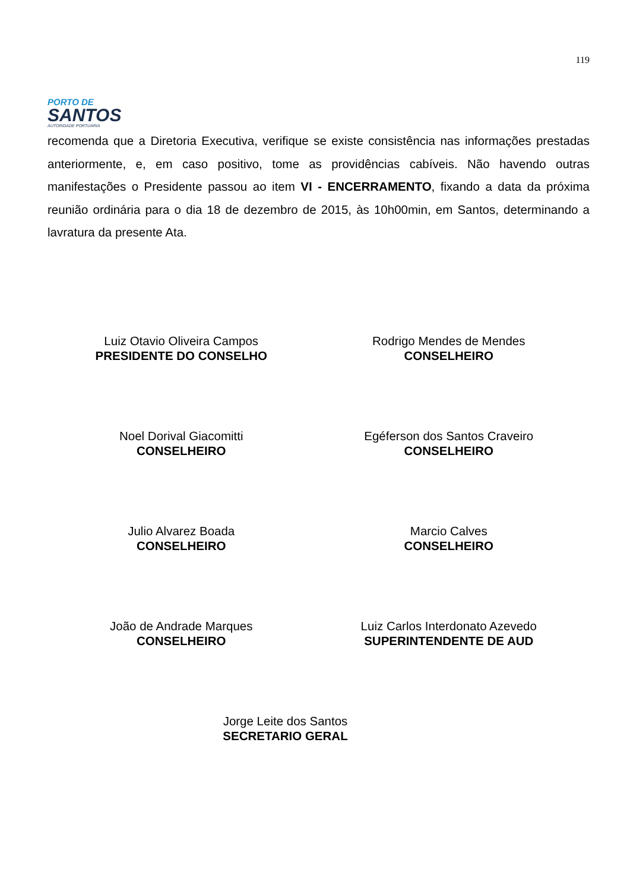PORTO DE
SANTOS
AUTORIDADE PORTUÁRIA
119
recomenda que a Diretoria Executiva, verifique se existe consistência nas informações prestadas anteriormente, e, em caso positivo, tome as providências cabíveis. Não havendo outras manifestações o Presidente passou ao item VI - ENCERRAMENTO, fixando a data da próxima reunião ordinária para o dia 18 de dezembro de 2015, às 10h00min, em Santos, determinando a lavratura da presente Ata.
Luiz Otavio Oliveira Campos
PRESIDENTE DO CONSELHO
Rodrigo Mendes de Mendes
CONSELHEIRO
Noel Dorival Giacomitti
CONSELHEIRO
Egéferson dos Santos Craveiro
CONSELHEIRO
Julio Alvarez Boada
CONSELHEIRO
Marcio Calves
CONSELHEIRO
João de Andrade Marques
CONSELHEIRO
Luiz Carlos Interdonato Azevedo
SUPERINTENDENTE DE AUD
Jorge Leite dos Santos
SECRETARIO GERAL